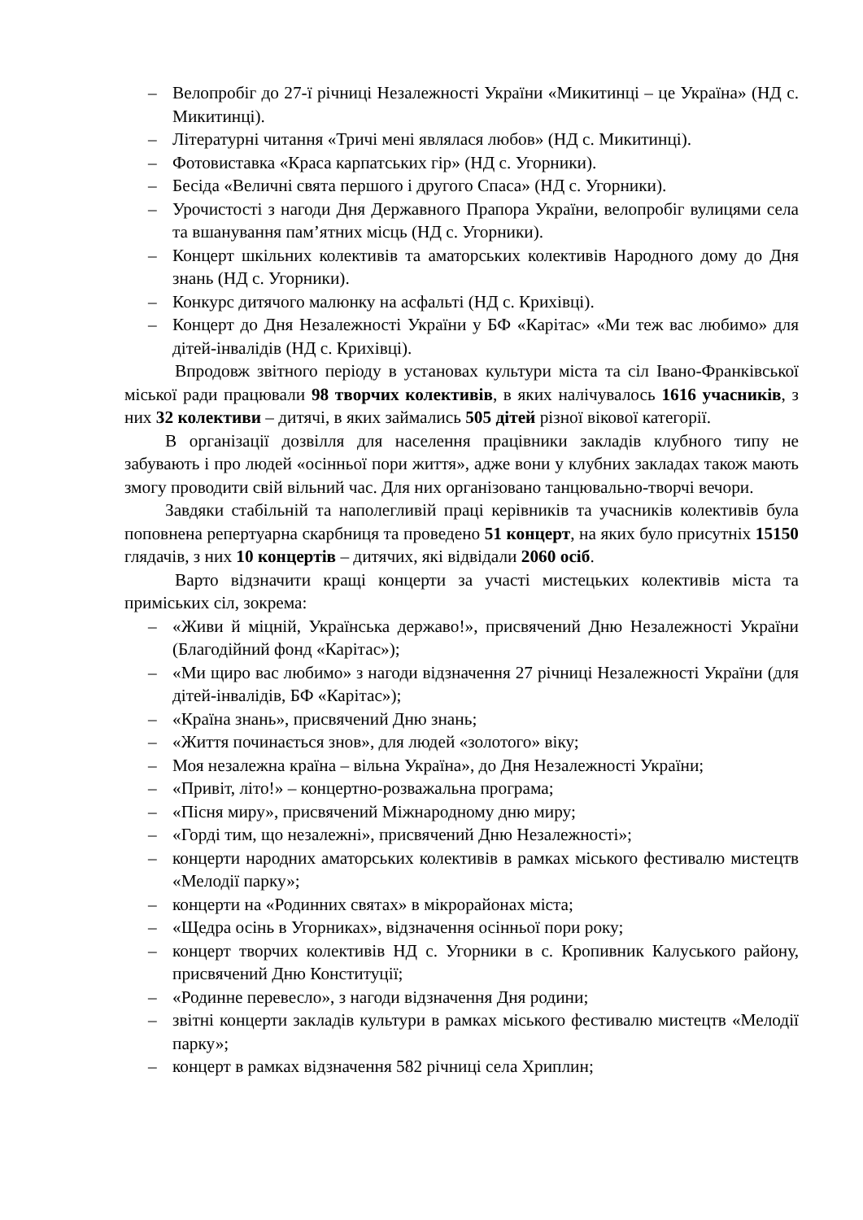– Велопробіг до 27-ї річниці Незалежності України «Микитинці – це Україна» (НД с. Микитинці).
– Літературні читання «Тричі мені являлася любов» (НД с. Микитинці).
– Фотовиставка «Краса карпатських гір» (НД с. Угорники).
– Бесіда «Величні свята першого і другого Спаса» (НД с. Угорники).
– Урочистості з нагоди Дня Державного Прапора України, велопробіг вулицями села та вшанування пам’ятних місць (НД с. Угорники).
– Концерт шкільних колективів та аматорських колективів Народного дому до Дня знань (НД с. Угорники).
– Конкурс дитячого малюнку на асфальті (НД с. Крихівці).
– Концерт до Дня Незалежності України у БФ «Карітас» «Ми теж вас любимо» для дітей-інвалідів (НД с. Крихівці).
Впродовж звітного періоду в установах культури міста та сіл Івано-Франківської міської ради працювали 98 творчих колективів, в яких налічувалось 1616 учасників, з них 32 колективи – дитячі, в яких займались 505 дітей різної вікової категорії.
В організації дозвілля для населення працівники закладів клубного типу не забувають і про людей «осінньої пори життя», адже вони у клубних закладах також мають змогу проводити свій вільний час. Для них організовано танцювально-творчі вечори.
Завдяки стабільній та наполегливій праці керівників та учасників колективів була поповнена репертуарна скарбниця та проведено 51 концерт, на яких було присутніх 15150 глядачів, з них 10 концертів – дитячих, які відвідали 2060 осіб.
Варто відзначити кращі концерти за участі мистецьких колективів міста та приміських сіл, зокрема:
– «Живи й міцній, Українська державо!», присвячений Дню Незалежності України (Благодійний фонд «Карітас»);
– «Ми щиро вас любимо» з нагоди відзначення 27 річниці Незалежності України (для дітей-інвалідів, БФ «Карітас»);
– «Країна знань», присвячений Дню знань;
– «Життя починається знов», для людей «золотого» віку;
– Моя незалежна країна – вільна Україна», до Дня Незалежності України;
– «Привіт, літо!» – концертно-розважальна програма;
– «Пісня миру», присвячений Міжнародному дню миру;
– «Горді тим, що незалежні», присвячений Дню Незалежності»;
– концерти народних аматорських колективів в рамках міського фестивалю мистецтв «Мелодії парку»;
– концерти на «Родинних святах» в мікрорайонах міста;
– «Щедра осінь в Угорниках», відзначення осінньої пори року;
– концерт творчих колективів НД с. Угорники в с. Кропивник Калуського району, присвячений Дню Конституції;
– «Родинне перевесло», з нагоди відзначення Дня родини;
– звітні концерти закладів культури в рамках міського фестивалю мистецтв «Мелодії парку»;
– концерт в рамках відзначення 582 річниці села Хриплин;